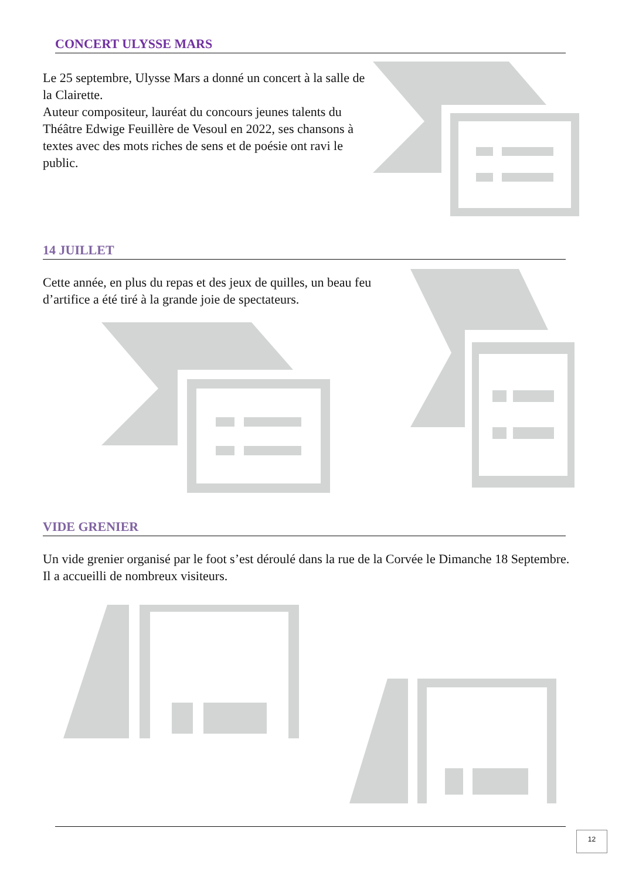CONCERT ULYSSE MARS
Le 25 septembre, Ulysse Mars a donné un concert à la salle de la Clairette.
Auteur compositeur, lauréat du concours jeunes talents du Théâtre Edwige Feuillère de Vesoul en 2022, ses chansons à textes avec des mots riches de sens et de poésie ont ravi le public.
14 JUILLET
Cette année, en plus du repas et des jeux de quilles, un beau feu d’artifice a été tiré à la grande joie de spectateurs.
VIDE GRENIER
Un vide grenier organisé par le foot s’est déroulé dans la rue de la Corvée le Dimanche 18 Septembre. Il a accueilli de nombreux visiteurs.
12